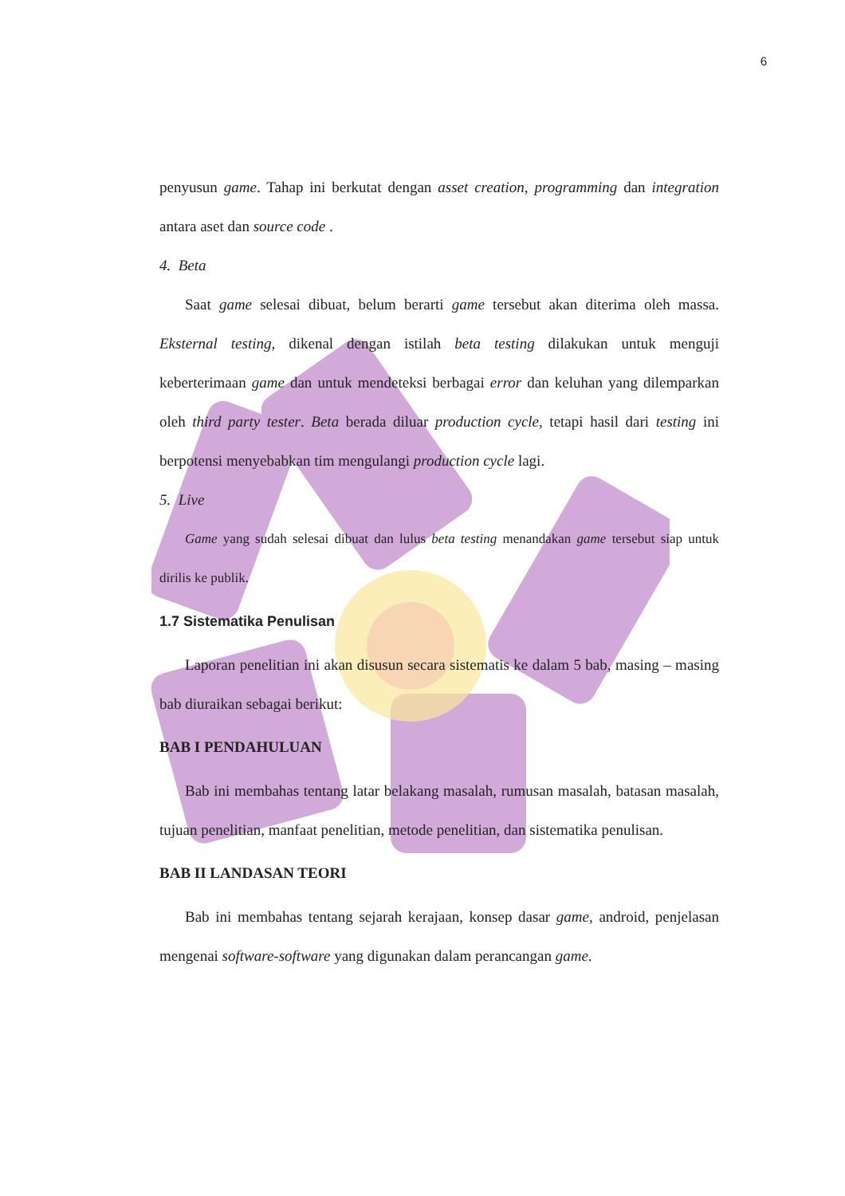6
penyusun game. Tahap ini berkutat dengan asset creation, programming dan integration antara aset dan source code .
4. Beta
Saat game selesai dibuat, belum berarti game tersebut akan diterima oleh massa. Eksternal testing, dikenal dengan istilah beta testing dilakukan untuk menguji keberterimaan game dan untuk mendeteksi berbagai error dan keluhan yang dilemparkan oleh third party tester. Beta berada diluar production cycle, tetapi hasil dari testing ini berpotensi menyebabkan tim mengulangi production cycle lagi.
5. Live
Game yang sudah selesai dibuat dan lulus beta testing menandakan game tersebut siap untuk dirilis ke publik.
1.7 Sistematika Penulisan
Laporan penelitian ini akan disusun secara sistematis ke dalam 5 bab, masing – masing bab diuraikan sebagai berikut:
BAB I PENDAHULUAN
Bab ini membahas tentang latar belakang masalah, rumusan masalah, batasan masalah, tujuan penelitian, manfaat penelitian, metode penelitian, dan sistematika penulisan.
BAB II LANDASAN TEORI
Bab ini membahas tentang sejarah kerajaan, konsep dasar game, android, penjelasan mengenai software-software yang digunakan dalam perancangan game.